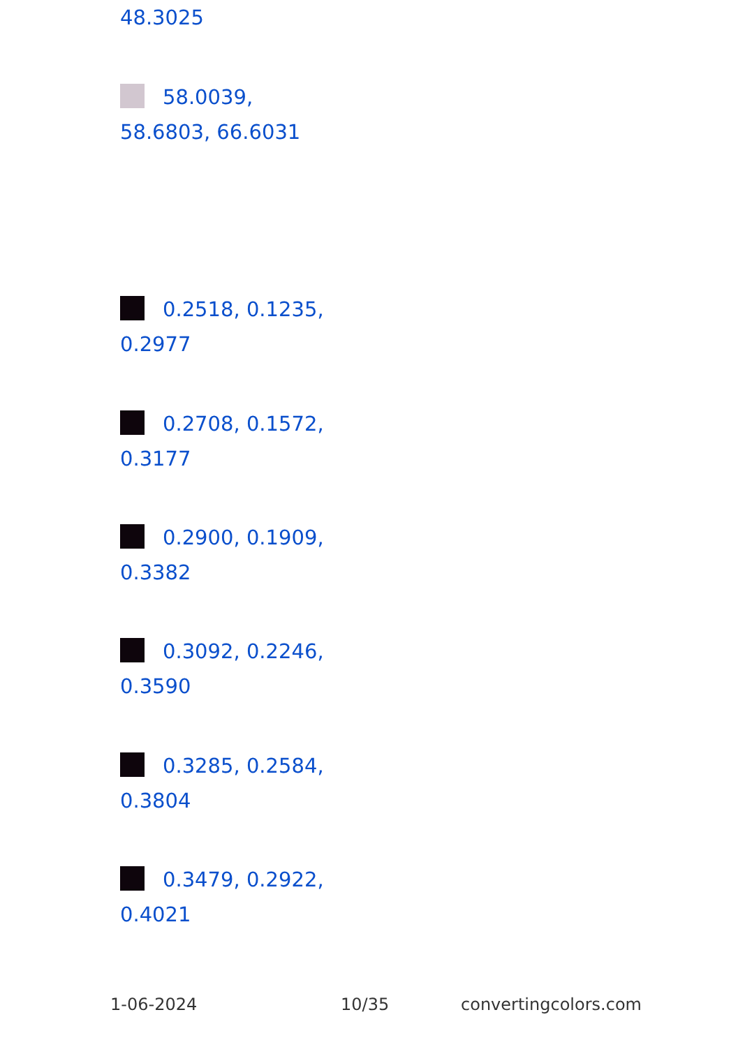48.3025
58.0039, 58.6803, 66.6031
0.2518, 0.1235, 0.2977
0.2708, 0.1572, 0.3177
0.2900, 0.1909, 0.3382
0.3092, 0.2246, 0.3590
0.3285, 0.2584, 0.3804
0.3479, 0.2922, 0.4021
1-06-2024 10/35 convertingcolors.com